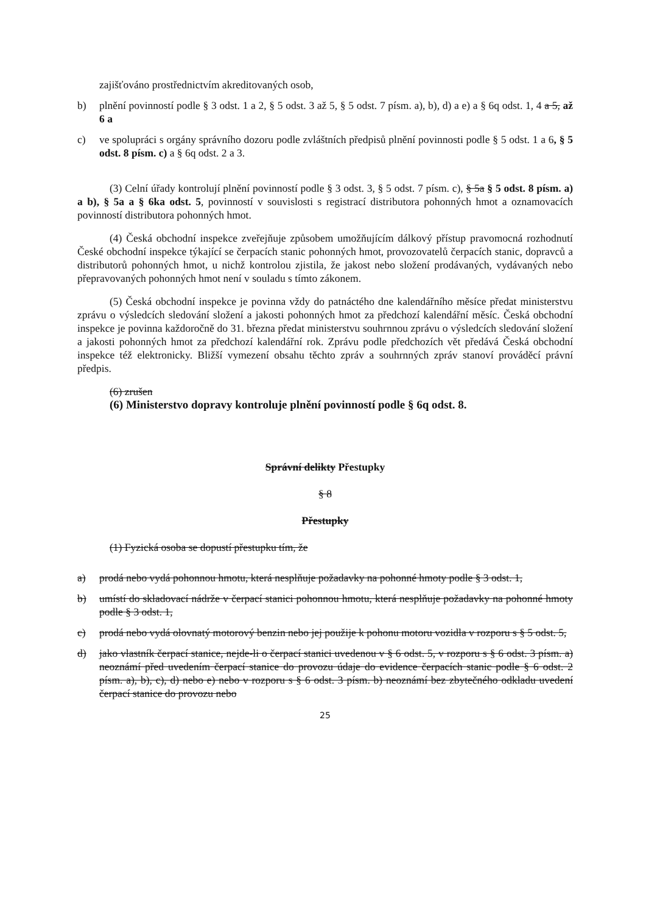zajišťováno prostřednictvím akreditovaných osob,
b) plnění povinností podle § 3 odst. 1 a 2, § 5 odst. 3 až 5, § 5 odst. 7 písm. a), b), d) a e) a § 6q odst. 1, 4 a 5, až 6 a
c) ve spolupráci s orgány správního dozoru podle zvláštních předpisů plnění povinnosti podle § 5 odst. 1 a 6, § 5 odst. 8 písm. c) a § 6q odst. 2 a 3.
(3) Celní úřady kontrolují plnění povinností podle § 3 odst. 3, § 5 odst. 7 písm. c), § 5a § 5 odst. 8 písm. a) a b), § 5a a § 6ka odst. 5, povinností v souvislosti s registrací distributora pohonných hmot a oznamovacích povinností distributora pohonných hmot.
(4) Česká obchodní inspekce zveřejňuje způsobem umožňujícím dálkový přístup pravomocná rozhodnutí České obchodní inspekce týkající se čerpacích stanic pohonných hmot, provozovatelů čerpacích stanic, dopravců a distributorů pohonných hmot, u nichž kontrolou zjistila, že jakost nebo složení prodávaných, vydávaných nebo přepravovaných pohonných hmot není v souladu s tímto zákonem.
(5) Česká obchodní inspekce je povinna vždy do patnáctého dne kalendářního měsíce předat ministerstvu zprávu o výsledcích sledování složení a jakosti pohonných hmot za předchozí kalendářní měsíc. Česká obchodní inspekce je povinna každoročně do 31. března předat ministerstvu souhrnnou zprávu o výsledcích sledování složení a jakosti pohonných hmot za předchozí kalendářní rok. Zprávu podle předchozích vět předává Česká obchodní inspekce též elektronicky. Bližší vymezení obsahu těchto zpráv a souhrnných zpráv stanoví prováděcí právní předpis.
(6) zrušen
(6) Ministerstvo dopravy kontroluje plnění povinností podle § 6q odst. 8.
Správní delikty Přestupky
§ 8
Přestupky
(1) Fyzická osoba se dopustí přestupku tím, že
a) prodá nebo vydá pohonnou hmotu, která nesplňuje požadavky na pohonné hmoty podle § 3 odst. 1,
b) umístí do skladovací nádrže v čerpací stanici pohonnou hmotu, která nesplňuje požadavky na pohonné hmoty podle § 3 odst. 1,
c) prodá nebo vydá olovnatý motorový benzin nebo jej použije k pohonu motoru vozidla v rozporu s § 5 odst. 5,
d) jako vlastník čerpací stanice, nejde-li o čerpací stanici uvedenou v § 6 odst. 5, v rozporu s § 6 odst. 3 písm. a) neoznámí před uvedením čerpací stanice do provozu údaje do evidence čerpacích stanic podle § 6 odst. 2 písm. a), b), c), d) nebo e) nebo v rozporu s § 6 odst. 3 písm. b) neoznámí bez zbytečného odkladu uvedení čerpací stanice do provozu nebo
25